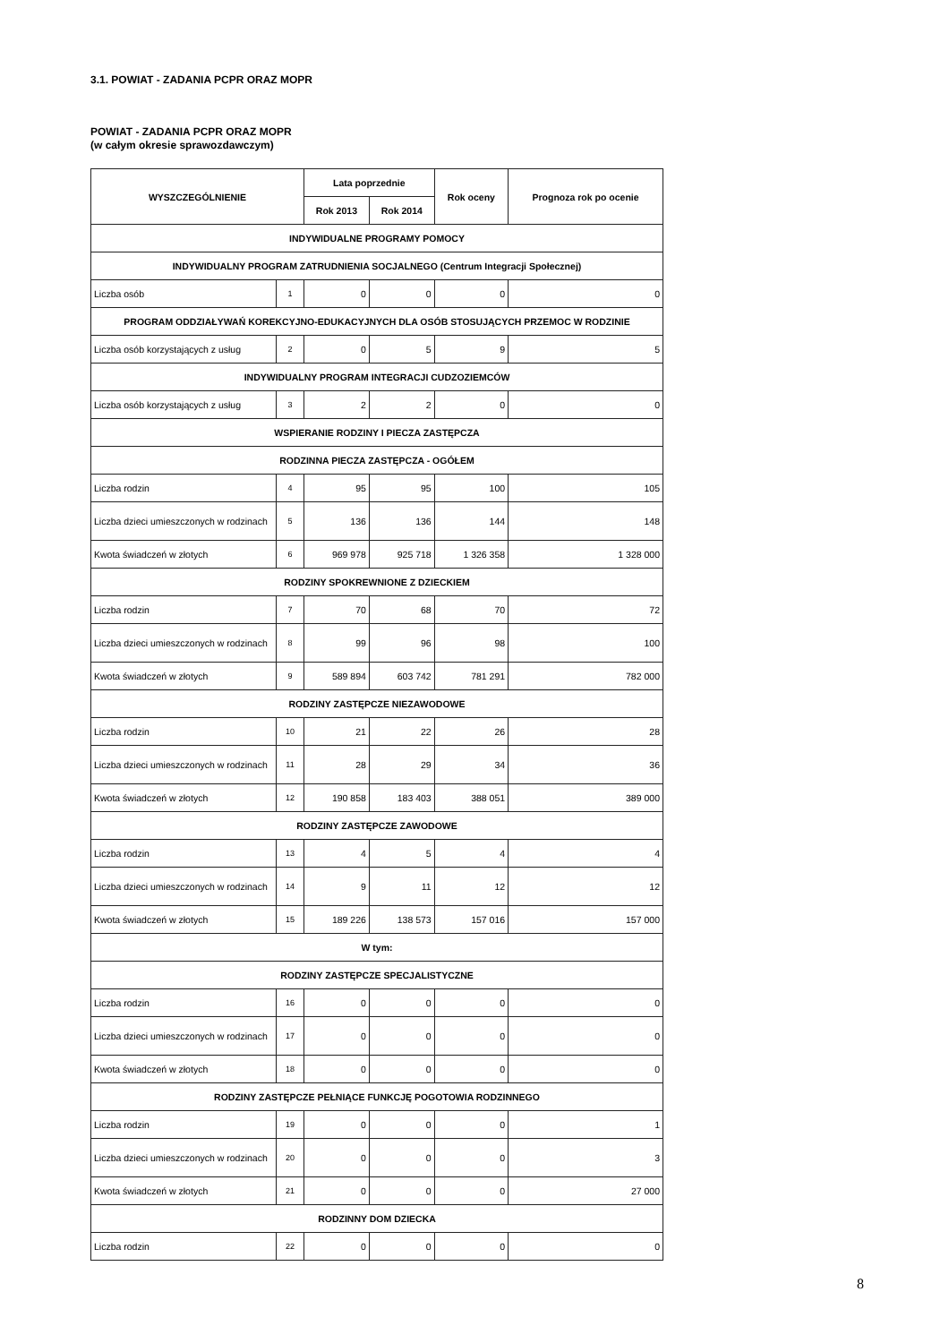3.1. POWIAT - ZADANIA PCPR ORAZ MOPR
POWIAT - ZADANIA PCPR ORAZ MOPR
(w całym okresie sprawozdawczym)
| WYSZCZEGÓLNIENIE | | Lata poprzednie | | Rok oceny | Prognoza rok po ocenie |
| --- | --- | --- | --- | --- | --- |
| | | Rok 2013 | Rok 2014 | | |
| INDYWIDUALNE PROGRAMY POMOCY | | | | | |
| INDYWIDUALNY PROGRAM ZATRUDNIENIA SOCJALNEGO (Centrum Integracji Społecznej) | | | | | |
| Liczba osób | 1 | 0 | 0 | 0 | 0 |
| PROGRAM ODDZIAŁYWAŃ KOREKCYJNO-EDUKACYJNYCH DLA OSÓB STOSUJĄCYCH PRZEMOC W RODZINIE | | | | | |
| Liczba osób korzystających z usług | 2 | 0 | 5 | 9 | 5 |
| INDYWIDUALNY PROGRAM INTEGRACJI CUDZOZIEMCÓW | | | | | |
| Liczba osób korzystających z usług | 3 | 2 | 2 | 0 | 0 |
| WSPIERANIE RODZINY I PIECZA ZASTĘPCZA | | | | | |
| RODZINNA PIECZA ZASTĘPCZA - OGÓŁEM | | | | | |
| Liczba rodzin | 4 | 95 | 95 | 100 | 105 |
| Liczba dzieci umieszczonych w rodzinach | 5 | 136 | 136 | 144 | 148 |
| Kwota świadczeń w złotych | 6 | 969 978 | 925 718 | 1 326 358 | 1 328 000 |
| RODZINY SPOKREWNIONE Z DZIECKIEM | | | | | |
| Liczba rodzin | 7 | 70 | 68 | 70 | 72 |
| Liczba dzieci umieszczonych w rodzinach | 8 | 99 | 96 | 98 | 100 |
| Kwota świadczeń w złotych | 9 | 589 894 | 603 742 | 781 291 | 782 000 |
| RODZINY ZASTĘPCZE NIEZAWODOWE | | | | | |
| Liczba rodzin | 10 | 21 | 22 | 26 | 28 |
| Liczba dzieci umieszczonych w rodzinach | 11 | 28 | 29 | 34 | 36 |
| Kwota świadczeń w złotych | 12 | 190 858 | 183 403 | 388 051 | 389 000 |
| RODZINY ZASTĘPCZE ZAWODOWE | | | | | |
| Liczba rodzin | 13 | 4 | 5 | 4 | 4 |
| Liczba dzieci umieszczonych w rodzinach | 14 | 9 | 11 | 12 | 12 |
| Kwota świadczeń w złotych | 15 | 189 226 | 138 573 | 157 016 | 157 000 |
| W tym: | | | | | |
| RODZINY ZASTĘPCZE SPECJALISTYCZNE | | | | | |
| Liczba rodzin | 16 | 0 | 0 | 0 | 0 |
| Liczba dzieci umieszczonych w rodzinach | 17 | 0 | 0 | 0 | 0 |
| Kwota świadczeń w złotych | 18 | 0 | 0 | 0 | 0 |
| RODZINY ZASTĘPCZE PEŁNIĄCE FUNKCJĘ POGOTOWIA RODZINNEGO | | | | | |
| Liczba rodzin | 19 | 0 | 0 | 0 | 1 |
| Liczba dzieci umieszczonych w rodzinach | 20 | 0 | 0 | 0 | 3 |
| Kwota świadczeń w złotych | 21 | 0 | 0 | 0 | 27 000 |
| RODZINNY DOM DZIECKA | | | | | |
| Liczba rodzin | 22 | 0 | 0 | 0 | 0 |
8